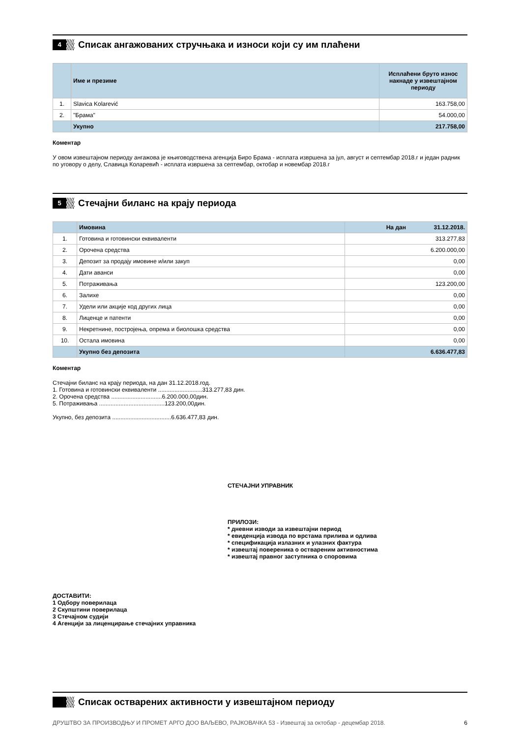4
Списак ангажованих стручњака и износи који су им плаћени
| | Име и презиме | Исплаћени бруто износ накнаде у извештајном периоду |
| --- | --- | --- |
| 1. | Slavica Kolarević | 163.758,00 |
| 2. | "Брама" | 54.000,00 |
| | Укупно | 217.758,00 |
Коментар
У овом извештајном периоду ангажова је књиговодствена агенција Биро Брама - исплата извршена за јул, август и септембар 2018.г и један радник по уговору о делу, Славица Коларевић - исплата извршена за септембар, октобар и новембар 2018.г
5
Стечајни биланс на крају периода
| | Имовина | На дан 31.12.2018. |
| 1. | Готовина и готовински еквиваленти | 313.277,83 |
| 2. | Орочена средства | 6.200.000,00 |
| 3. | Депозит за продају имовине и/или закуп | 0,00 |
| 4. | Дати аванси | 0,00 |
| 5. | Потраживања | 123.200,00 |
| 6. | Залихе | 0,00 |
| 7. | Удели или акције код других лица | 0,00 |
| 8. | Лиценце и патенти | 0,00 |
| 9. | Некретнине, постројења, опрема и биолошка средства | 0,00 |
| 10. | Остала имовина | 0,00 |
| | Укупно без депозита | 6.636.477,83 |
Коментар
Стечајни биланс на крају периода, на дан 31.12.2018.год.
1. Готовина и готовински еквиваленти ...........................313.277,83 дин.
2. Орочена средства ...............................6.200.000,00дин.
5. Потраживања ........................................123.200,00дин.
Укупно, без депозита ....................................6.636.477,83 дин.
СТЕЧАЈНИ УПРАВНИК
ПРИЛОЗИ:
* дневни изводи за извештајни период
* евиденција извода по врстама прилива и одлива
* спецификација излазних и улазних фактура
* извештај повереника о оствареним активностима
* извештај правног заступника о споровима
ДОСТАВИТИ:
1 Одбору поверилаца
2 Скупштини поверилаца
3 Стечајном судији
4 Агенцији за лиценцирање стечајних управника
Списак остварених активности у извештајном периоду
ДРУШТВО ЗА ПРОИЗВОДЊУ И ПРОМЕТ АРГО ДОО ВАЉЕВО, РАЈКОВАЧКА 53 - Извештај за октобар - децембар 2018. 6